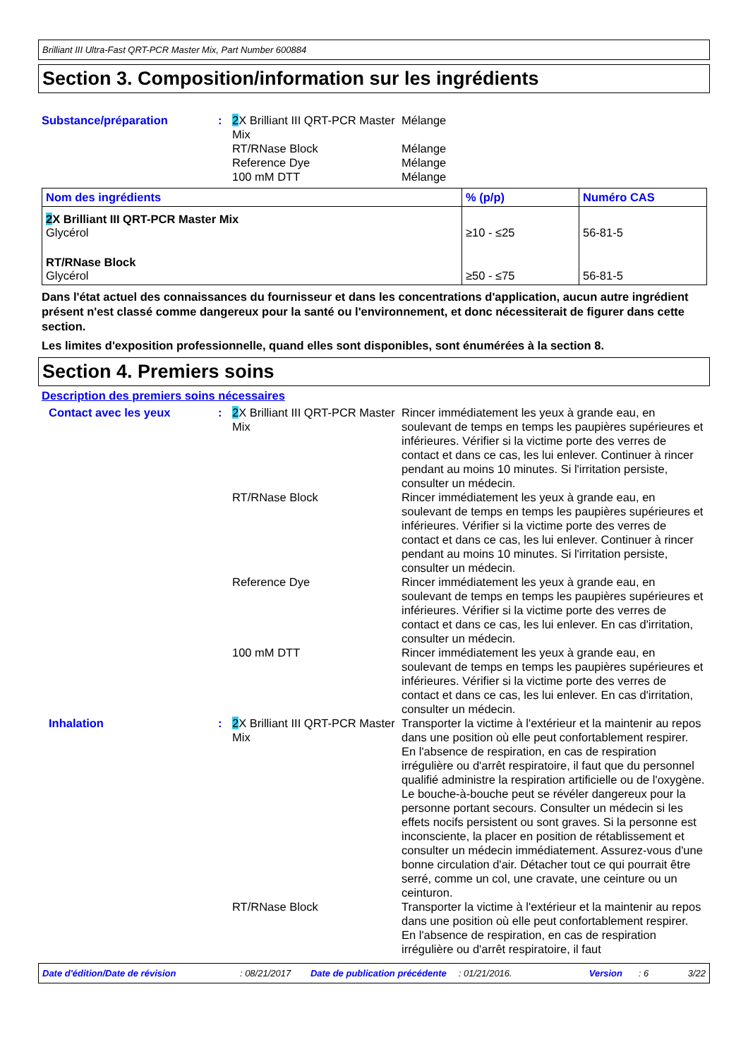Brilliant III Ultra-Fast QRT-PCR Master Mix, Part Number 600884
Section 3. Composition/information sur les ingrédients
Substance/préparation : 2 X Brilliant III QRT-PCR Master Mix
RT/RNase Block
Reference Dye
100 mM DTT
Mélange
Mélange
Mélange
Mélange
| Nom des ingrédients | % (p/p) | Numéro CAS |
| --- | --- | --- |
| 2 X Brilliant III QRT-PCR Master Mix Glycérol | ≥10 - ≤25 | 56-81-5 |
| RT/RNase Block Glycérol | ≥50 - ≤75 | 56-81-5 |
Dans l'état actuel des connaissances du fournisseur et dans les concentrations d'application, aucun autre ingrédient présent n'est classé comme dangereux pour la santé ou l'environnement, et donc nécessiterait de figurer dans cette section.
Les limites d'exposition professionnelle, quand elles sont disponibles, sont énumérées à la section 8.
Section 4. Premiers soins
Description des premiers soins nécessaires
Contact avec les yeux : 2 X Brilliant III QRT-PCR Master Mix
Rincer immédiatement les yeux à grande eau, en soulevant de temps en temps les paupières supérieures et inférieures. Vérifier si la victime porte des verres de contact et dans ce cas, les lui enlever. Continuer à rincer pendant au moins 10 minutes. Si l'irritation persiste, consulter un médecin.
RT/RNase Block Rincer immédiatement les yeux à grande eau, en soulevant de temps en temps les paupières supérieures et inférieures. Vérifier si la victime porte des verres de contact et dans ce cas, les lui enlever. Continuer à rincer pendant au moins 10 minutes. Si l'irritation persiste, consulter un médecin.
Reference Dye Rincer immédiatement les yeux à grande eau, en soulevant de temps en temps les paupières supérieures et inférieures. Vérifier si la victime porte des verres de contact et dans ce cas, les lui enlever. En cas d'irritation, consulter un médecin.
100 mM DTT Rincer immédiatement les yeux à grande eau, en soulevant de temps en temps les paupières supérieures et inférieures. Vérifier si la victime porte des verres de contact et dans ce cas, les lui enlever. En cas d'irritation, consulter un médecin.
Inhalation : 2 X Brilliant III QRT-PCR Master Mix
Transporter la victime à l'extérieur et la maintenir au repos dans une position où elle peut confortablement respirer. En l'absence de respiration, en cas de respiration irrégulière ou d'arrêt respiratoire, il faut que du personnel qualifié administre la respiration artificielle ou de l'oxygène. Le bouche-à-bouche peut se révéler dangereux pour la personne portant secours. Consulter un médecin si les effets nocifs persistent ou sont graves. Si la personne est inconsciente, la placer en position de rétablissement et consulter un médecin immédiatement. Assurez-vous d'une bonne circulation d'air. Détacher tout ce qui pourrait être serré, comme un col, une cravate, une ceinture ou un ceinturon.
RT/RNase Block Transporter la victime à l'extérieur et la maintenir au repos dans une position où elle peut confortablement respirer. En l'absence de respiration, en cas de respiration irrégulière ou d'arrêt respiratoire, il faut
Date d'édition/Date de révision : 08/21/2017 Date de publication précédente
: 01/21/2016. Version : 6 3/22